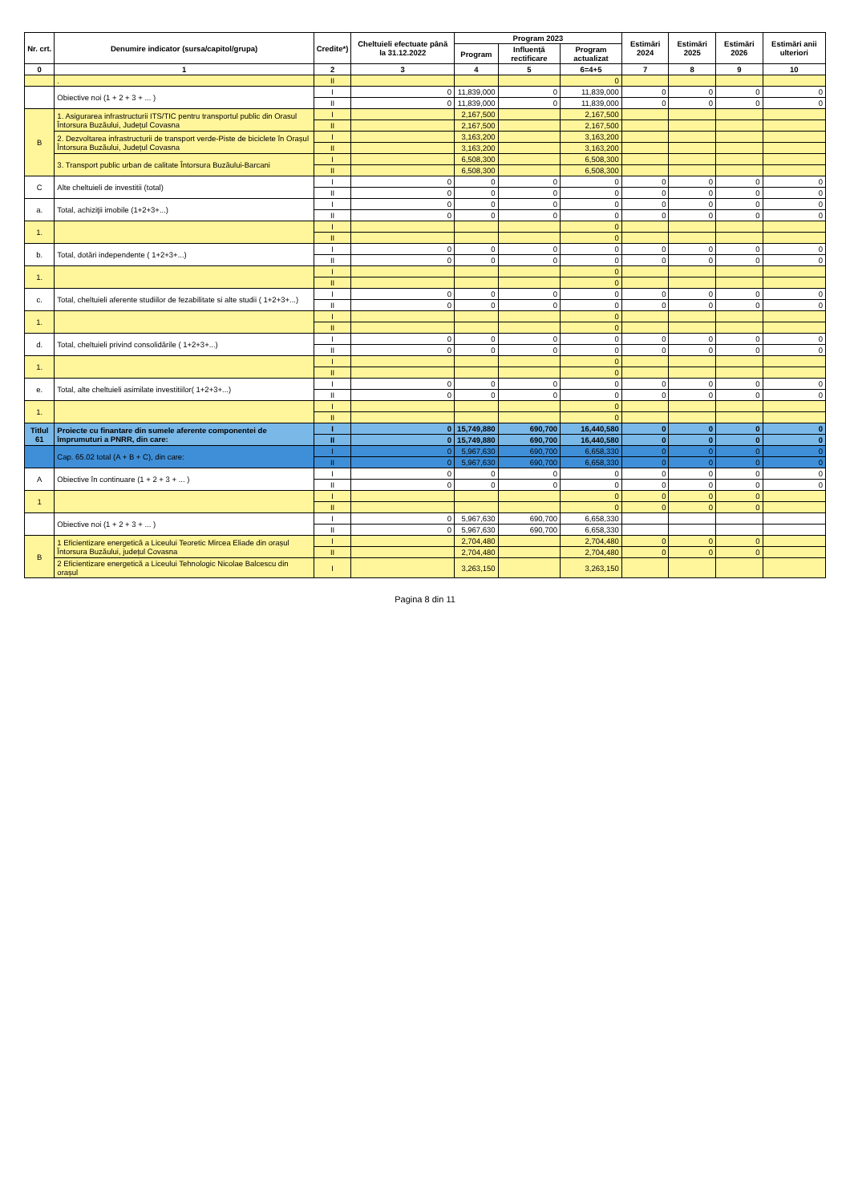| Nr. crt. | Denumire indicator (sursa/capitol/grupa) | Credite*) | Cheltuieli efectuate până la 31.12.2022 | Program 2023 | | | Estimări 2024 | Estimări 2025 | Estimări 2026 | Estimări anii ulteriori |
| --- | --- | --- | --- | --- | --- | --- | --- | --- | --- | --- |
| | | | | Program | Influență rectificare | Program actualizat | | | | |
| 0 | 1 | 2 | 3 | 4 | 5 | 6=4+5 | 7 | 8 | 9 | 10 |
| | . | II | | | | 0 | | | | |
| | Obiective noi (1 + 2 + 3 + ... ) | I | 0 | 11,839,000 | 0 | 11,839,000 | 0 | 0 | 0 | 0 |
| | | II | 0 | 11,839,000 | 0 | 11,839,000 | 0 | 0 | 0 | 0 |
| B | 1. Asigurarea infrastructurii ITS/TIC pentru transportul public din Orasul Întorsura Buzăului, Județul Covasna | I | | 2,167,500 | | 2,167,500 | | | | |
| | | II | | 2,167,500 | | 2,167,500 | | | | |
| | 2. Dezvoltarea infrastructurii de transport verde-Piste de biciclete în Orașul Întorsura Buzăului, Județul Covasna | I | | 3,163,200 | | 3,163,200 | | | | |
| | | II | | 3,163,200 | | 3,163,200 | | | | |
| | 3. Transport public urban de calitate Întorsura Buzăului-Barcani | I | | 6,508,300 | | 6,508,300 | | | | |
| | | II | | 6,508,300 | | 6,508,300 | | | | |
| C | Alte cheltuieli de investitii (total) | I | 0 | 0 | 0 | 0 | 0 | 0 | 0 | 0 |
| | | II | 0 | 0 | 0 | 0 | 0 | 0 | 0 | 0 |
| a. | Total, achiziţii imobile (1+2+3+...) | I | 0 | 0 | 0 | 0 | 0 | 0 | 0 | 0 |
| | | II | 0 | 0 | 0 | 0 | 0 | 0 | 0 | 0 |
| 1. | | I | | | | 0 | | | | |
| | | II | | | | 0 | | | | |
| b. | Total, dotări independente ( 1+2+3+...) | I | 0 | 0 | 0 | 0 | 0 | 0 | 0 | 0 |
| | | II | 0 | 0 | 0 | 0 | 0 | 0 | 0 | 0 |
| 1. | | I | | | | 0 | | | | |
| | | II | | | | 0 | | | | |
| c. | Total, cheltuieli aferente studiilor de fezabilitate si alte studii ( 1+2+3+...) | I | 0 | 0 | 0 | 0 | 0 | 0 | 0 | 0 |
| | | II | 0 | 0 | 0 | 0 | 0 | 0 | 0 | 0 |
| 1. | | I | | | | 0 | | | | |
| | | II | | | | 0 | | | | |
| d. | Total, cheltuieli privind consolidările ( 1+2+3+...) | I | 0 | 0 | 0 | 0 | 0 | 0 | 0 | 0 |
| | | II | 0 | 0 | 0 | 0 | 0 | 0 | 0 | 0 |
| 1. | | I | | | | 0 | | | | |
| | | II | | | | 0 | | | | |
| e. | Total, alte cheltuieli asimilate investitiilor( 1+2+3+...) | I | 0 | 0 | 0 | 0 | 0 | 0 | 0 | 0 |
| | | II | 0 | 0 | 0 | 0 | 0 | 0 | 0 | 0 |
| 1. | | I | | | | 0 | | | | |
| | | II | | | | 0 | | | | |
| Titlul 61 | Proiecte cu finantare din sumele aferente componentei de împrumuturi a PNRR, din care: | I | 0 | 15,749,880 | 690,700 | 16,440,580 | 0 | 0 | 0 | 0 |
| | | II | 0 | 15,749,880 | 690,700 | 16,440,580 | 0 | 0 | 0 | 0 |
| | Cap. 65.02 total (A + B + C), din care: | I | 0 | 5,967,630 | 690,700 | 6,658,330 | 0 | 0 | 0 | 0 |
| | | II | 0 | 5,967,630 | 690,700 | 6,658,330 | 0 | 0 | 0 | 0 |
| A | Obiective în continuare (1 + 2 + 3 + ... ) | I | 0 | 0 | 0 | 0 | 0 | 0 | 0 | 0 |
| | | II | 0 | 0 | 0 | 0 | 0 | 0 | 0 | 0 |
| 1 | | I | | | | 0 | 0 | 0 | 0 | |
| | | II | | | | 0 | 0 | 0 | 0 | |
| | Obiective noi (1 + 2 + 3 + ... ) | I | 0 | 5,967,630 | 690,700 | 6,658,330 | | | | |
| | | II | 0 | 5,967,630 | 690,700 | 6,658,330 | | | | |
| B | 1 Eficientizare energetică a Liceului Teoretic Mircea Eliade din orașul Întorsura Buzăului, județul Covasna | I | | 2,704,480 | | 2,704,480 | 0 | 0 | 0 | |
| | | II | | 2,704,480 | | 2,704,480 | 0 | 0 | 0 | |
| | 2 Eficientizare energetică a Liceului Tehnologic Nicolae Balcescu din orașul | I | | 3,263,150 | | 3,263,150 | | | | |
Pagina 8 din 11